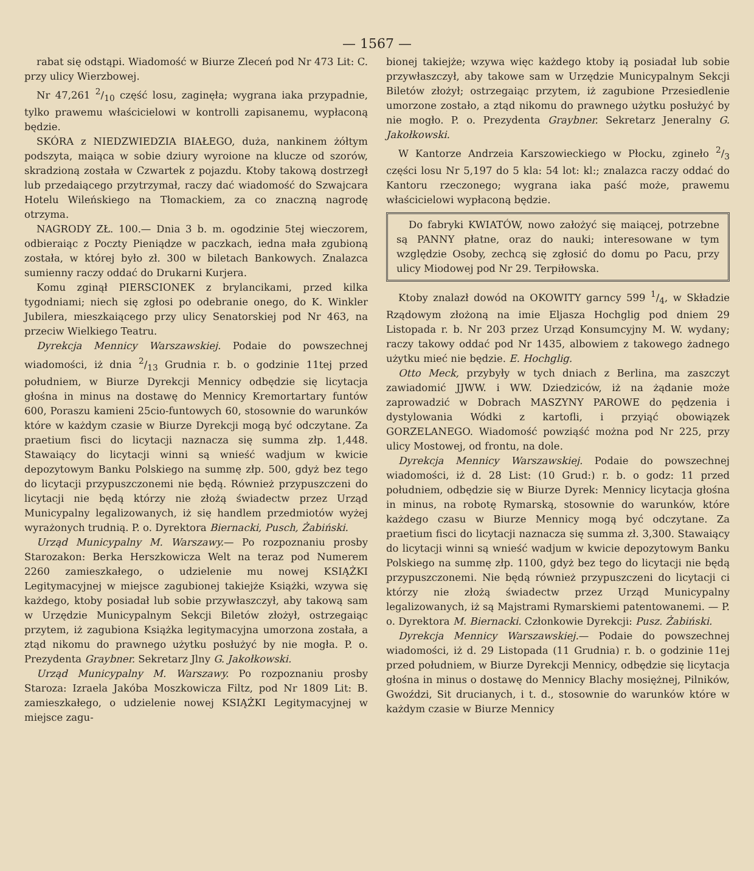— 1567 —
rabat się odstąpi. Wiadomość w Biurze Zleceń pod Nr 473 Lit: C. przy ulicy Wierzbowej.
Nr 47,261 2/10 część losu, zaginęła; wygrana iaka przypadnie, tylko prawemu właścicielowi w kontrolli zapisanemu, wypłaconą będzie.
SKÓRA z NIEDZWIEDZIA BIAŁEGO, duża, nankinem żółtym podszyta, maiąca w sobie dziury wyroione na klucze od szorów, skradzioną została w Czwartek z pojazdu. Ktoby takową dostrzegł lub przedaiącego przytrzymał, raczy dać wiadomość do Szwajcara Hotelu Wileńskiego na Tłomackiem, za co znaczną nagrodę otrzyma.
NAGRODY ZŁ. 100.— Dnia 3 b. m. ogodzinie 5tej wieczorem, odbieraiąc z Poczty Pieniądze w paczkach, iedna mała zgubioną została, w której było zł. 300 w biletach Bankowych. Znalazca sumienny raczy oddać do Drukarni Kurjera.
Komu zginął PIERSCIONEK z brylancikami, przed kilka tygodniami; niech się zgłosi po odebranie onego, do K. Winkler Jubilera, mieszkaiącego przy ulicy Senatorskiej pod Nr 463, na przeciw Wielkiego Teatru.
Dyrekcja Mennicy Warszawskiej. Podaie do powszechnej wiadomości, iż dnia 2/13 Grudnia r. b. o godzinie 11tej przed południem, w Biurze Dyrekcji Mennicy odbędzie się licytacja głośna in minus na dostawę do Mennicy Kremortartary funtów 600, Poraszu kamieni 25cio-funtowych 60, stosownie do warunków które w każdym czasie w Biurze Dyrekcji mogą być odczytane. Za praetium fisci do licytacji naznacza się summa złp. 1,448. Stawaiący do licytacji winni są wnieść wadjum w kwicie depozytowym Banku Polskiego na summę złp. 500, gdyż bez tego do licytacji przypuszczonemi nie będą. Również przypuszczeni do licytacji nie będą którzy nie złożą świadectw przez Urząd Municypalny legalizowanych, iż się handlem przedmiotów wyżej wyrażonych trudnią. P. o. Dyrektora Biernacki, Pusch, Żabiński.
Urząd Municypalny M. Warszawy.— Po rozpoznaniu prosby Starozakon: Berka Herszkowicza Welt na teraz pod Numerem 2260 zamieszkałego, o udzielenie mu nowej KSIĄŻKI Legitymacyjnej w miejsce zagubionej takiejże Książki, wzywa się każdego, ktoby posiadał lub sobie przywłaszczył, aby takową sam w Urzędzie Municypalnym Sekcji Biletów złożył, ostrzegaiąc przytem, iż zagubiona Książka legitymacyjna umorzona została, a ztąd nikomu do prawnego użytku posłużyć by nie mogła. P. o. Prezydenta Graybner. Sekretarz Jlny G. Jakołkowski.
Urząd Municypalny M. Warszawy. Po rozpoznaniu prosby Staroza: Izraela Jakóba Moszkowicza Filtz, pod Nr 1809 Lit: B. zamieszkałego, o udzielenie nowej KSIĄŻKI Legitymacyjnej w miejsce zagu-
bionej takiejże; wzywa więc każdego ktoby ią posiadał lub sobie przywłaszczył, aby takowe sam w Urzędzie Municypalnym Sekcji Biletów złożył; ostrzegaiąc przytem, iż zagubione Przesiedlenie umorzone zostało, a ztąd nikomu do prawnego użytku posłużyć by nie mogło. P. o. Prezydenta Graybner. Sekretarz Jeneralny G. Jakołkowski.
W Kantorze Andrzeia Karszowieckiego w Płocku, zgineło 2/3 części losu Nr 5,197 do 5 kla: 54 lot: kl:; znalazca raczy oddać do Kantoru rzeczonego; wygrana iaka paść może, prawemu właścicielowi wypłaconą będzie.
Do fabryki KWIATÓW, nowo założyć się maiącej, potrzebne są PANNY płatne, oraz do nauki; interesowane w tym względzie Osoby, zechcą się zgłosić do domu po Pacu, przy ulicy Miodowej pod Nr 29. Terpiłowska.
Ktoby znalazł dowód na OKOWITY garncy 599 1/4, w Składzie Rządowym złożoną na imie Eljasza Hochglig pod dniem 29 Listopada r. b. Nr 203 przez Urząd Konsumcyjny M. W. wydany; raczy takowy oddać pod Nr 1435, albowiem z takowego żadnego użytku mieć nie będzie. E. Hochglig.
Otto Meck, przybyły w tych dniach z Berlina, ma zaszczyt zawiadomić JJWW. i WW. Dziedziców, iż na żądanie może zaprowadzić w Dobrach MASZYNY PAROWE do pędzenia i dystylowania Wódki z kartofli, i przyiąć obowiązek GORZELANEGO. Wiadomość powziąść można pod Nr 225, przy ulicy Mostowej, od frontu, na dole.
Dyrekcja Mennicy Warszawskiej. Podaie do powszechnej wiadomości, iż d. 28 List: (10 Grud:) r. b. o godz: 11 przed południem, odbędzie się w Biurze Dyrek: Mennicy licytacja głośna in minus, na robotę Rymarską, stosownie do warunków, które każdego czasu w Biurze Mennicy mogą być odczytane. Za praetium fisci do licytacji naznacza się summa zł. 3,300. Stawaiący do licytacji winni są wnieść wadjum w kwicie depozytowym Banku Polskiego na summę złp. 1100, gdyż bez tego do licytacji nie będą przypuszczonemi. Nie będą również przypuszczeni do licytacji ci którzy nie złożą świadectw przez Urząd Municypalny legalizowanych, iż są Majstrami Rymarskiemi patentowanemi. — P. o. Dyrektora M. Biernacki. Członkowie Dyrekcji: Pusz. Żabiński.
Dyrekcja Mennicy Warszawskiej.— Podaie do powszechnej wiadomości, iż d. 29 Listopada (11 Grudnia) r. b. o godzinie 11ej przed południem, w Biurze Dyrekcji Mennicy, odbędzie się licytacja głośna in minus o dostawę do Mennicy Blachy mosiężnej, Pilników, Gwoździ, Sit drucianych, i t. d., stosownie do warunków które w każdym czasie w Biurze Mennicy